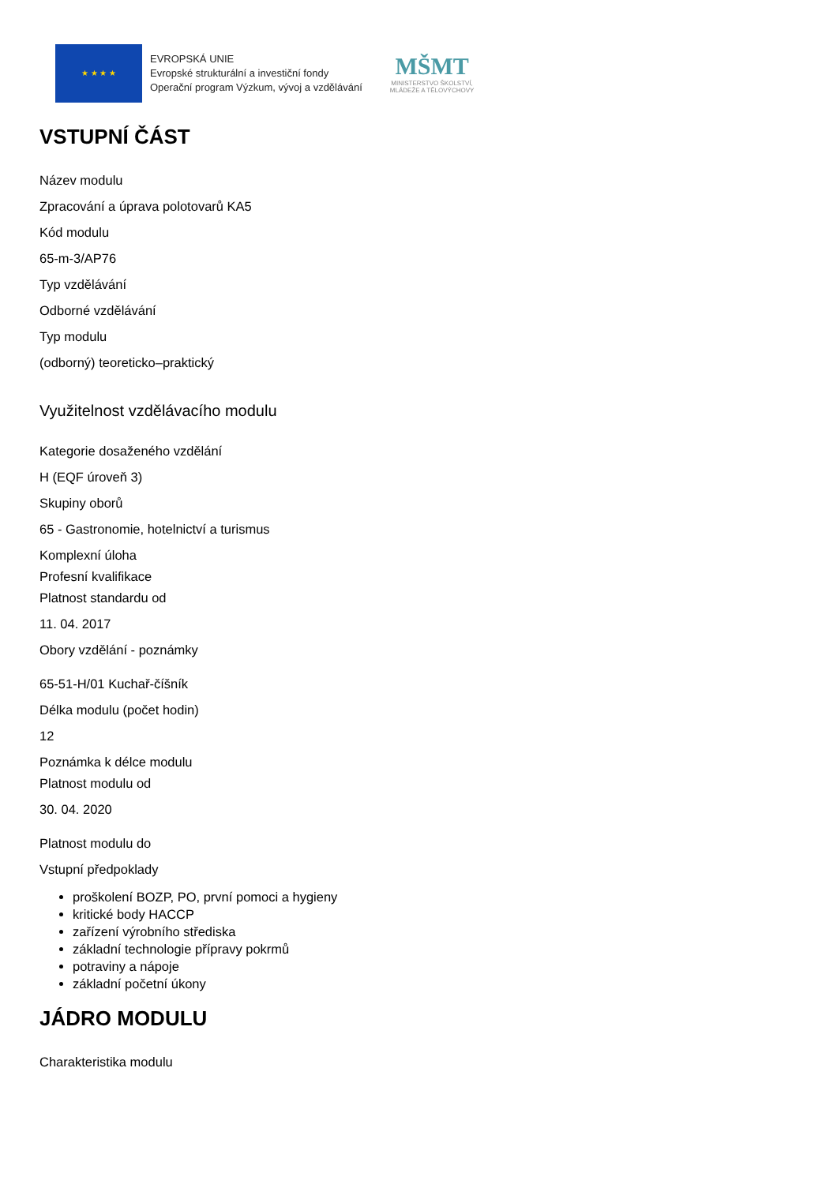★ ★ ★ ★
EVROPSKÁ UNIE
Evropské strukturální a investiční fondy
Operační program Výzkum, vývoj a vzdělávání
MŠMT
MINISTERSTVO ŠKOLSTVÍ,
MLÁDEŽE A TĚLOVÝCHOVY
VSTUPNÍ ČÁST
Název modulu
Zpracování a úprava polotovarů KA5
Kód modulu
65-m-3/AP76
Typ vzdělávání
Odborné vzdělávání
Typ modulu
(odborný) teoreticko–praktický
Využitelnost vzdělávacího modulu
Kategorie dosaženého vzdělání
H (EQF úroveň 3)
Skupiny oborů
65 - Gastronomie, hotelnictví a turismus
Komplexní úloha
Profesní kvalifikace
Platnost standardu od
11. 04. 2017
Obory vzdělání - poznámky
65-51-H/01 Kuchař-číšník
Délka modulu (počet hodin)
12
Poznámka k délce modulu
Platnost modulu od
30. 04. 2020
Platnost modulu do
Vstupní předpoklady
proškolení BOZP, PO, první pomoci a hygieny
kritické body HACCP
zařízení výrobního střediska
základní technologie přípravy pokrmů
potraviny a nápoje
základní početní úkony
JÁDRO MODULU
Charakteristika modulu